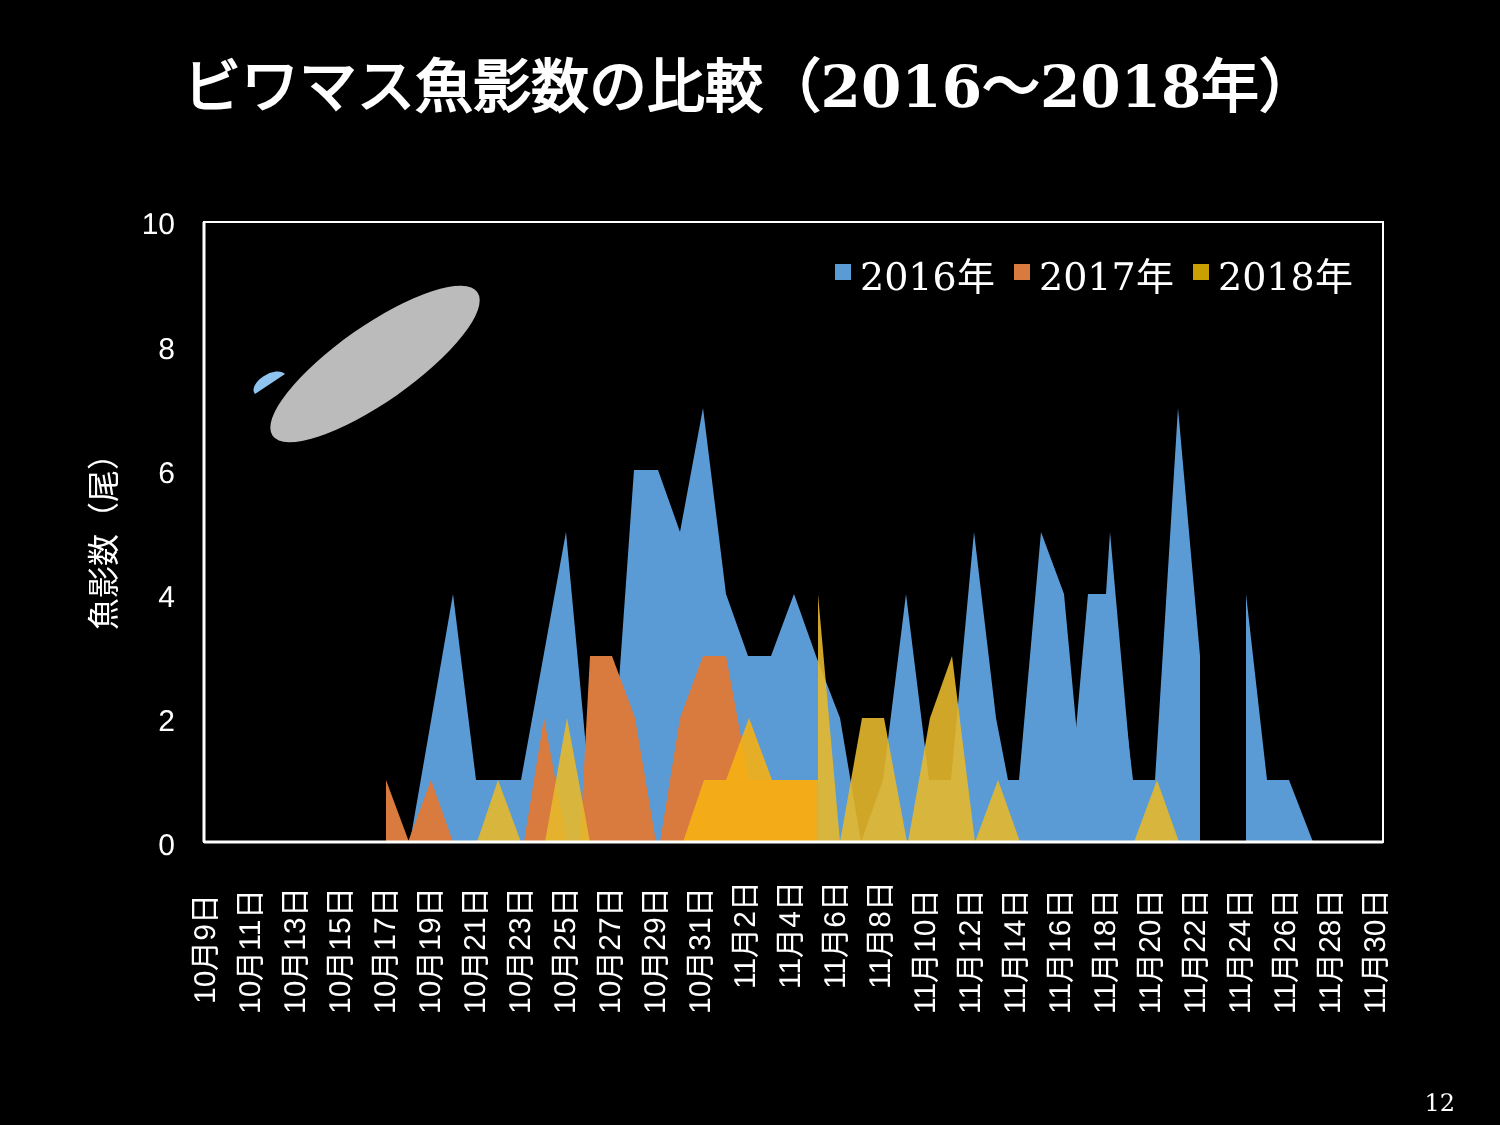ビワマス魚影数の比較（2016～2018年）
10
8
6
4
2
0
魚影数（尾）
2016年
2017年
2018年
10月9日
10月11日
10月13日
10月15日
10月17日
10月19日
10月21日
10月23日
10月25日
10月27日
10月29日
10月31日
11月2日
11月4日
11月6日
11月8日
11月10日
11月12日
11月14日
11月16日
11月18日
11月20日
11月22日
11月24日
11月26日
11月28日
11月30日
12